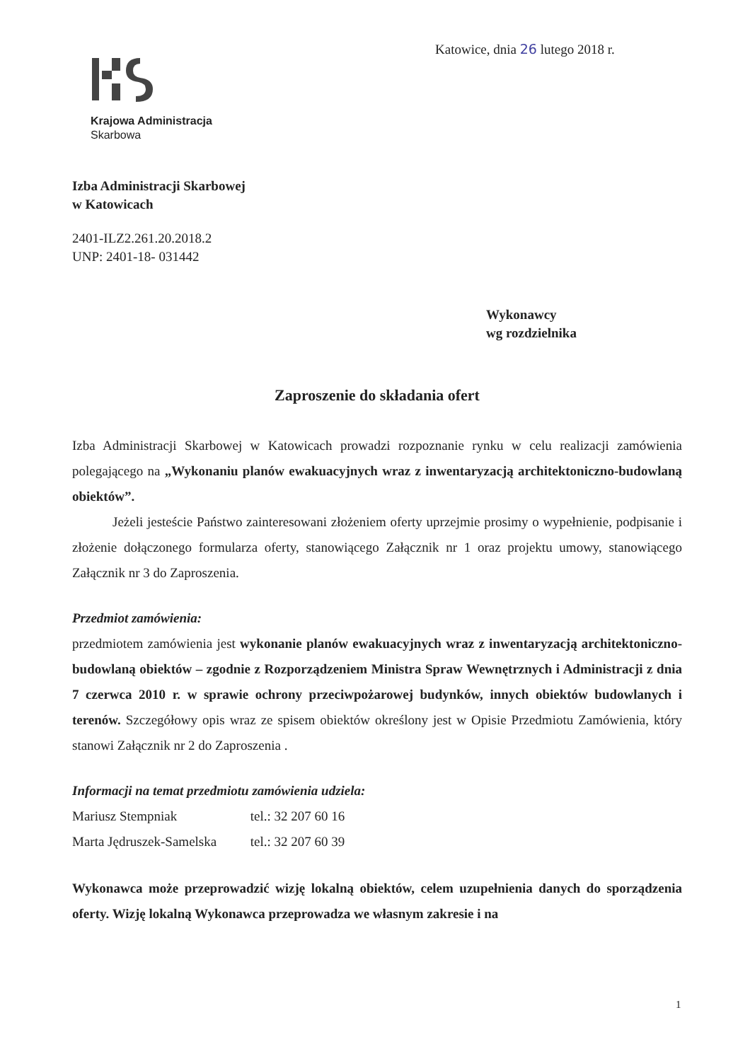Katowice, dnia 26 lutego 2018 r.
Krajowa Administracja
Skarbowa
Izba Administracji Skarbowej
w Katowicach
2401-ILZ2.261.20.2018.2
UNP: 2401-18- 031442
Wykonawcy
wg rozdzielnika
Zaproszenie do składania ofert
Izba Administracji Skarbowej w Katowicach prowadzi rozpoznanie rynku w celu realizacji zamówienia polegającego na „Wykonaniu planów ewakuacyjnych wraz z inwentaryzacją architektoniczno-budowlaną obiektów”.
Jeżeli jesteście Państwo zainteresowani złożeniem oferty uprzejmie prosimy o wypełnienie, podpisanie i złożenie dołączonego formularza oferty, stanowiącego Załącznik nr 1 oraz projektu umowy, stanowiącego Załącznik nr 3 do Zaproszenia.
Przedmiot zamówienia:
przedmiotem zamówienia jest wykonanie planów ewakuacyjnych wraz z inwentaryzacją architektoniczno-budowlaną obiektów – zgodnie z Rozporządzeniem Ministra Spraw Wewnętrznych i Administracji z dnia 7 czerwca 2010 r. w sprawie ochrony przeciwpożarowej budynków, innych obiektów budowlanych i terenów. Szczegółowy opis wraz ze spisem obiektów określony jest w Opisie Przedmiotu Zamówienia, który stanowi Załącznik nr 2 do Zaproszenia .
Informacji na temat przedmiotu zamówienia udziela:
Mariusz Stempniak tel.: 32 207 60 16
Marta Jędruszek-Samelska tel.: 32 207 60 39
Wykonawca może przeprowadzić wizję lokalną obiektów, celem uzupełnienia danych do sporządzenia oferty. Wizję lokalną Wykonawca przeprowadza we własnym zakresie i na
1